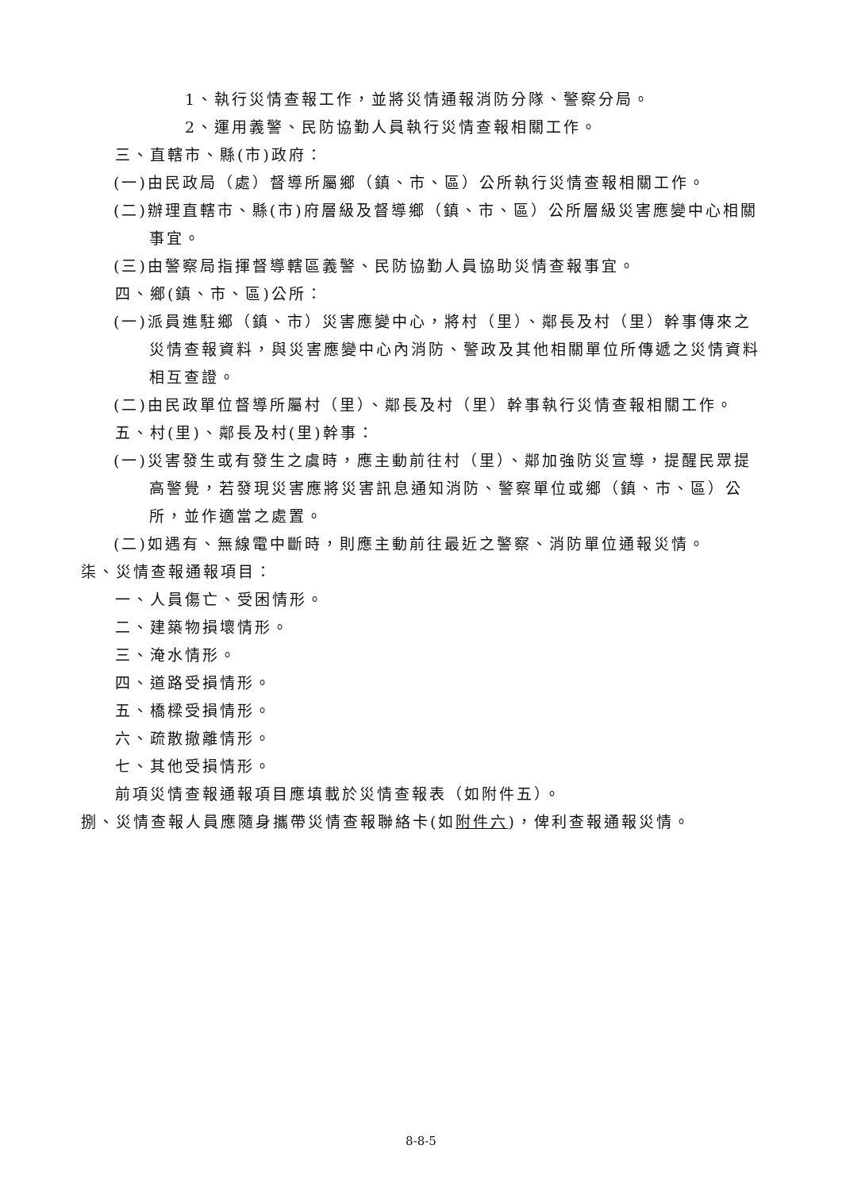1、執行災情查報工作，並將災情通報消防分隊、警察分局。
2、運用義警、民防協勤人員執行災情查報相關工作。
三、直轄市、縣(市)政府：
(一)由民政局（處）督導所屬鄉（鎮、市、區）公所執行災情查報相關工作。
(二)辦理直轄市、縣(市)府層級及督導鄉（鎮、市、區）公所層級災害應變中心相關事宜。
(三)由警察局指揮督導轄區義警、民防協勤人員協助災情查報事宜。
四、鄉(鎮、市、區)公所：
(一)派員進駐鄉（鎮、市）災害應變中心，將村（里）、鄰長及村（里）幹事傳來之災情查報資料，與災害應變中心內消防、警政及其他相關單位所傳遞之災情資料相互查證。
(二)由民政單位督導所屬村（里）、鄰長及村（里）幹事執行災情查報相關工作。
五、村(里)、鄰長及村(里)幹事：
(一)災害發生或有發生之虞時，應主動前往村（里）、鄰加強防災宣導，提醒民眾提高警覺，若發現災害應將災害訊息通知消防、警察單位或鄉（鎮、市、區）公所，並作適當之處置。
(二)如遇有、無線電中斷時，則應主動前往最近之警察、消防單位通報災情。
柒、災情查報通報項目：
一、人員傷亡、受困情形。
二、建築物損壞情形。
三、淹水情形。
四、道路受損情形。
五、橋樑受損情形。
六、疏散撤離情形。
七、其他受損情形。
前項災情查報通報項目應填載於災情查報表（如附件五）。
捌、災情查報人員應隨身攜帶災情查報聯絡卡(如附件六)，俾利查報通報災情。
8-8-5